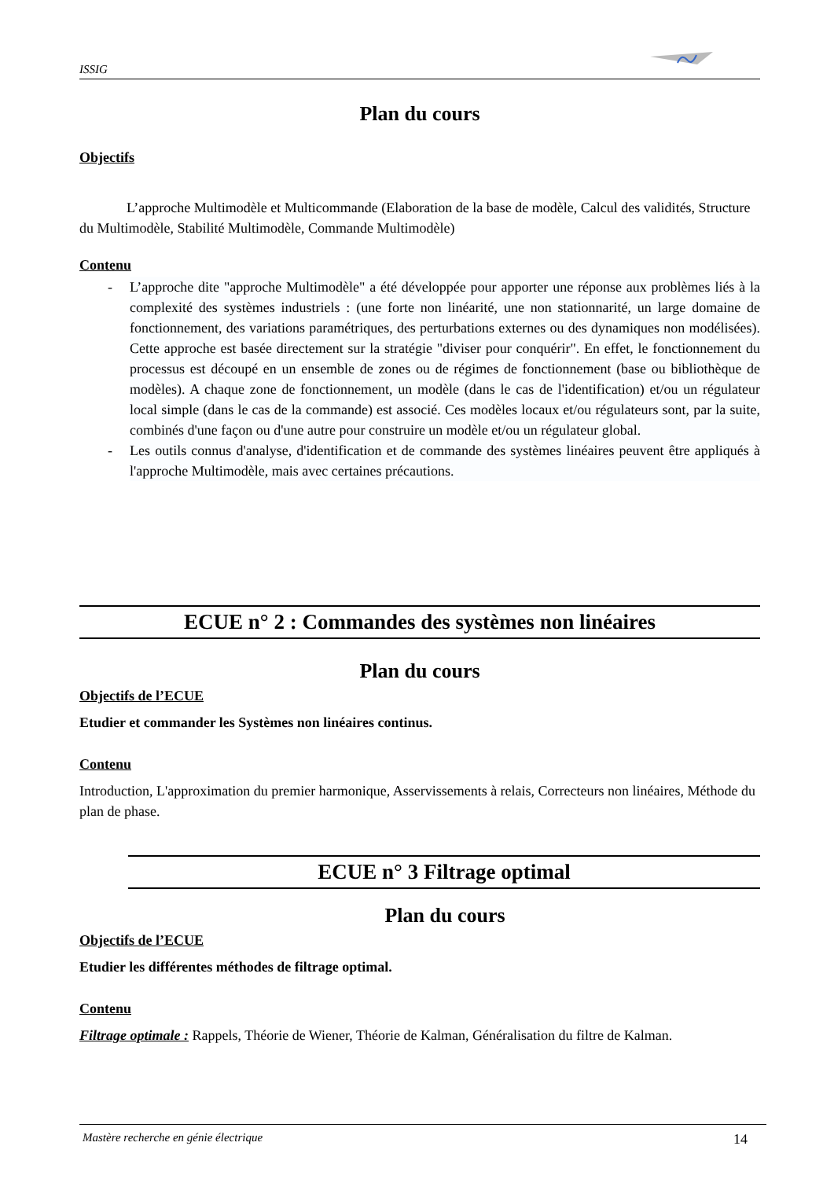ISSIG
Plan du cours
Objectifs
L’approche Multimodèle et Multicommande (Elaboration de la base de modèle, Calcul des validités, Structure du Multimodèle, Stabilité Multimodèle, Commande Multimodèle)
Contenu
- L’approche dite "approche Multimodèle" a été développée pour apporter une réponse aux problèmes liés à la complexité des systèmes industriels : (une forte non linéarité, une non stationnarité, un large domaine de fonctionnement, des variations paramétriques, des perturbations externes ou des dynamiques non modélisées). Cette approche est basée directement sur la stratégie "diviser pour conquérir". En effet, le fonctionnement du processus est découpé en un ensemble de zones ou de régimes de fonctionnement (base ou bibliothèque de modèles). A chaque zone de fonctionnement, un modèle (dans le cas de l'identification) et/ou un régulateur local simple (dans le cas de la commande) est associé. Ces modèles locaux et/ou régulateurs sont, par la suite, combinés d'une façon ou d'une autre pour construire un modèle et/ou un régulateur global.
- Les outils connus d'analyse, d'identification et de commande des systèmes linéaires peuvent être appliqués à l'approche Multimodèle, mais avec certaines précautions.
ECUE n° 2 : Commandes des systèmes non linéaires
Plan du cours
Objectifs de l’ECUE
Etudier et commander les Systèmes non linéaires continus.
Contenu
Introduction, L'approximation du premier harmonique, Asservissements à relais, Correcteurs non linéaires, Méthode du plan de phase.
ECUE n° 3 Filtrage optimal
Plan du cours
Objectifs de l’ECUE
Etudier les différentes méthodes de filtrage optimal.
Contenu
Filtrage optimale : Rappels, Théorie de Wiener, Théorie de Kalman, Généralisation du filtre de Kalman.
Mastère recherche en génie électrique 14